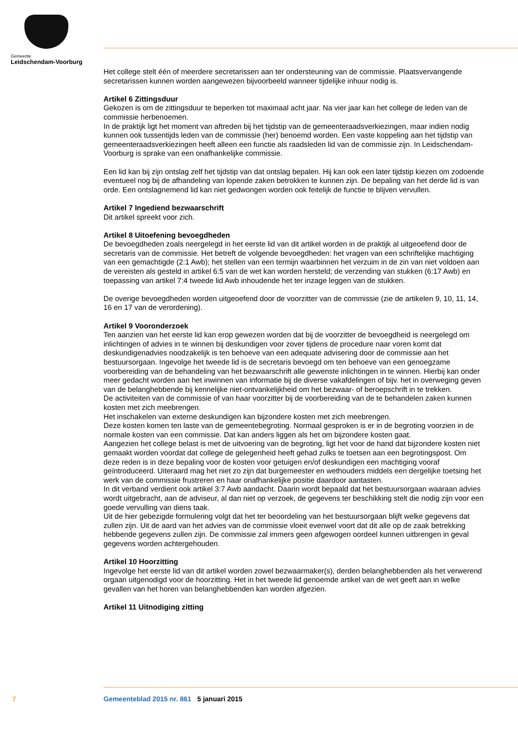Gemeente
Leidschendam-Voorburg
Het college stelt één of meerdere secretarissen aan ter ondersteuning van de commissie. Plaatsvervangende secretarissen kunnen worden aangewezen bijvoorbeeld wanneer tijdelijke inhuur nodig is.
Artikel 6 Zittingsduur
Gekozen is om de zittingsduur te beperken tot maximaal acht jaar. Na vier jaar kan het college de leden van de commissie herbenoemen.
In de praktijk ligt het moment van aftreden bij het tijdstip van de gemeenteraadsverkiezingen, maar indien nodig kunnen ook tussentijds leden van de commissie (her) benoemd worden. Een vaste koppeling aan het tijdstip van gemeenteraadsverkiezingen heeft alleen een functie als raadsleden lid van de commissie zijn. In Leidschendam-Voorburg is sprake van een onafhankelijke commissie.
Een lid kan bij zijn ontslag zelf het tijdstip van dat ontslag bepalen. Hij kan ook een later tijdstip kiezen om zodoende eventueel nog bij de afhandeling van lopende zaken betrokken te kunnen zijn. De bepaling van het derde lid is van orde. Een ontslagnemend lid kan niet gedwongen worden ook feitelijk de functie te blijven vervullen.
Artikel 7 Ingediend bezwaarschrift
Dit artikel spreekt voor zich.
Artikel 8 Uitoefening bevoegdheden
De bevoegdheden zoals neergelegd in het eerste lid van dit artikel worden in de praktijk al uitgeoefend door de secretaris van de commissie. Het betreft de volgende bevoegdheden: het vragen van een schriftelijke machtiging van een gemachtigde (2:1 Awb); het stellen van een termijn waarbinnen het verzuim in de zin van niet voldoen aan de vereisten als gesteld in artikel 6:5 van de wet kan worden hersteld; de verzending van stukken (6:17 Awb) en toepassing van artikel 7:4 tweede lid Awb inhoudende het ter inzage leggen van de stukken.
De overige bevoegdheden worden uitgeoefend door de voorzitter van de commissie (zie de artikelen 9, 10, 11, 14, 16 en 17 van de verordening).
Artikel 9 Vooronderzoek
Ten aanzien van het eerste lid kan erop gewezen worden dat bij de voorzitter de bevoegdheid is neergelegd om inlichtingen of advies in te winnen bij deskundigen voor zover tijdens de procedure naar voren komt dat deskundigenadvies noodzakelijk is ten behoeve van een adequate advisering door de commissie aan het bestuursorgaan. Ingevolge het tweede lid is de secretaris bevoegd om ten behoeve van een genoegzame voorbereiding van de behandeling van het bezwaarschrift alle gewenste inlichtingen in te winnen. Hierbij kan onder meer gedacht worden aan het inwinnen van informatie bij de diverse vakafdelingen of bijv. het in overweging geven van de belanghebbende bij kennelijke niet-ontvankelijkheid om het bezwaar- of beroepschrift in te trekken.
De activiteiten van de commissie of van haar voorzitter bij de voorbereiding van de te behandelen zaken kunnen kosten met zich meebrengen.
Het inschakelen van externe deskundigen kan bijzondere kosten met zich meebrengen.
Deze kosten komen ten laste van de gemeentebegroting. Normaal gesproken is er in de begroting voorzien in de normale kosten van een commissie. Dat kan anders liggen als het om bijzondere kosten gaat.
Aangezien het college belast is met de uitvoering van de begroting, ligt het voor de hand dat bijzondere kosten niet gemaakt worden voordat dat college de gelegenheid heeft gehad zulks te toetsen aan een begrotingspost. Om deze reden is in deze bepaling voor de kosten voor getuigen en/of deskundigen een machtiging vooraf geïntroduceerd. Uiteraard mag het niet zo zijn dat burgemeester en wethouders middels een dergelijke toetsing het werk van de commissie frustreren en haar onafhankelijke positie daardoor aantasten.
In dit verband verdient ook artikel 3:7 Awb aandacht. Daarin wordt bepaald dat het bestuursorgaan waaraan advies wordt uitgebracht, aan de adviseur, al dan niet op verzoek, de gegevens ter beschikking stelt die nodig zijn voor een goede vervulling van diens taak.
Uit de hier gebezigde formulering volgt dat het ter beoordeling van het bestuursorgaan blijft welke gegevens dat zullen zijn. Uit de aard van het advies van de commissie vloeit evenwel voort dat dit alle op de zaak betrekking hebbende gegevens zullen zijn. De commissie zal immers geen afgewogen oordeel kunnen uitbrengen in geval gegevens worden achtergehouden.
Artikel 10 Hoorzitting
Ingevolge het eerste lid van dit artikel worden zowel bezwaarmaker(s), derden belanghebbenden als het verwerend orgaan uitgenodigd voor de hoorzitting. Het in het tweede lid genoemde artikel van de wet geeft aan in welke gevallen van het horen van belanghebbenden kan worden afgezien.
Artikel 11 Uitnodiging zitting
7 Gemeenteblad 2015 nr. 861 5 januari 2015